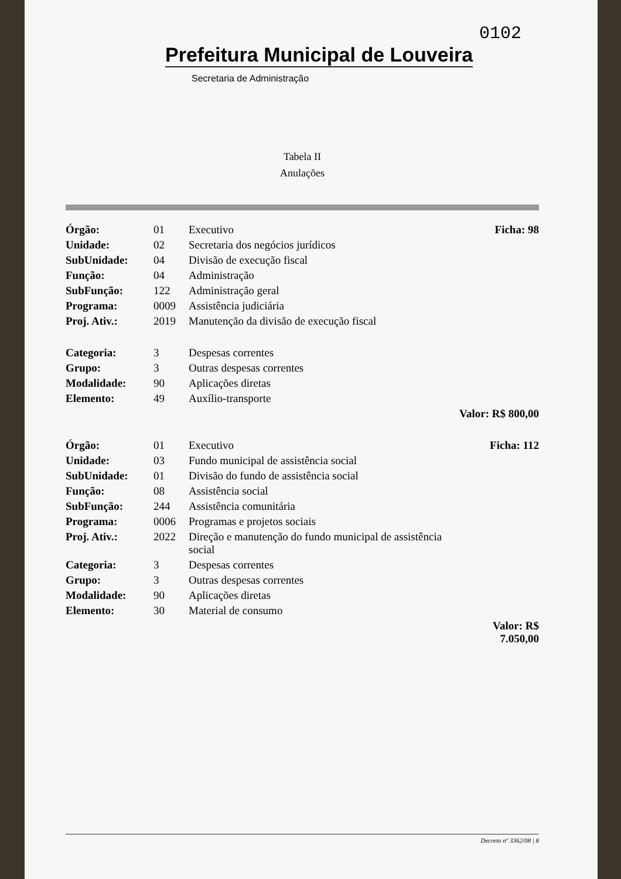0102
Prefeitura Municipal de Louveira
Secretaria de Administração
Tabela II
Anulações
| Órgão: | 01 | Executivo | Ficha: 98 |
| Unidade: | 02 | Secretaria dos negócios jurídicos | |
| SubUnidade: | 04 | Divisão de execução fiscal | |
| Função: | 04 | Administração | |
| SubFunção: | 122 | Administração geral | |
| Programa: | 0009 | Assistência judiciária | |
| Proj. Ativ.: | 2019 | Manutenção da divisão de execução fiscal | |
| Categoria: | 3 | Despesas correntes | |
| Grupo: | 3 | Outras despesas correntes | |
| Modalidade: | 90 | Aplicações diretas | |
| Elemento: | 49 | Auxílio-transporte | |
| | | | Valor: R$ 800,00 |
| Órgão: | 01 | Executivo | Ficha: 112 |
| Unidade: | 03 | Fundo municipal de assistência social | |
| SubUnidade: | 01 | Divisão do fundo de assistência social | |
| Função: | 08 | Assistência social | |
| SubFunção: | 244 | Assistência comunitária | |
| Programa: | 0006 | Programas e projetos sociais | |
| Proj. Ativ.: | 2022 | Direção e manutenção do fundo municipal de assistência social | |
| Categoria: | 3 | Despesas correntes | |
| Grupo: | 3 | Outras despesas correntes | |
| Modalidade: | 90 | Aplicações diretas | |
| Elemento: | 30 | Material de consumo | |
| | | | Valor: R$ 7.050,00 |
Decreto nº 3362/08 | 8